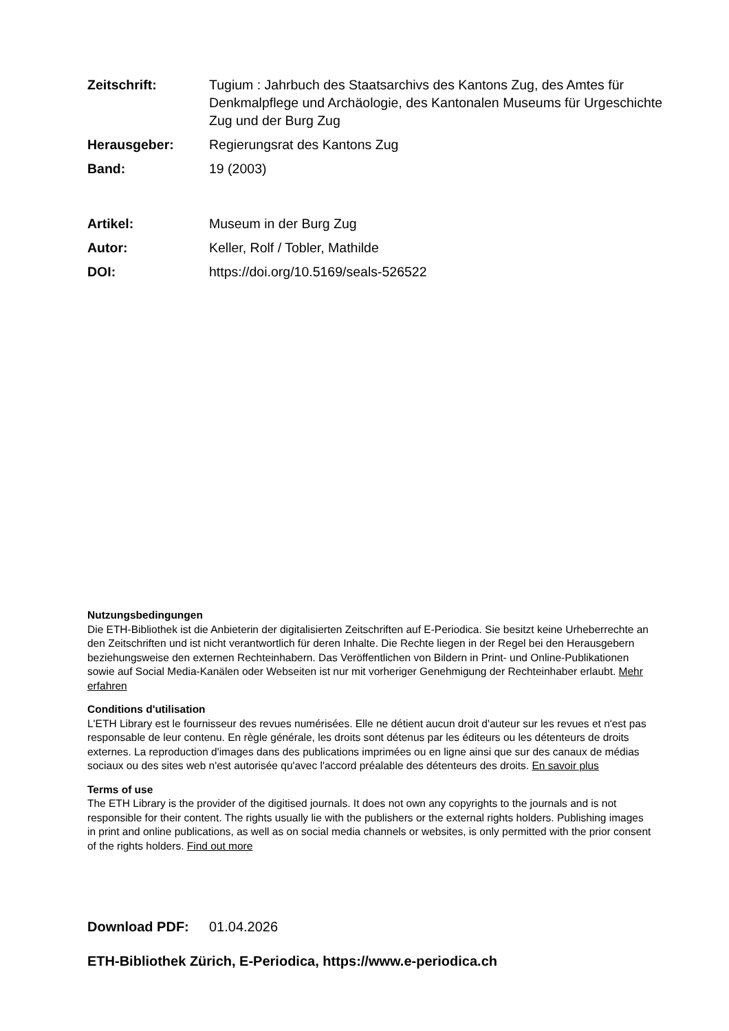Zeitschrift: Tugium : Jahrbuch des Staatsarchivs des Kantons Zug, des Amtes für Denkmalpflege und Archäologie, des Kantonalen Museums für Urgeschichte Zug und der Burg Zug
Herausgeber: Regierungsrat des Kantons Zug
Band: 19 (2003)
Artikel: Museum in der Burg Zug
Autor: Keller, Rolf / Tobler, Mathilde
DOI: https://doi.org/10.5169/seals-526522
Nutzungsbedingungen
Die ETH-Bibliothek ist die Anbieterin der digitalisierten Zeitschriften auf E-Periodica. Sie besitzt keine Urheberrechte an den Zeitschriften und ist nicht verantwortlich für deren Inhalte. Die Rechte liegen in der Regel bei den Herausgebern beziehungsweise den externen Rechteinhabern. Das Veröffentlichen von Bildern in Print- und Online-Publikationen sowie auf Social Media-Kanälen oder Webseiten ist nur mit vorheriger Genehmigung der Rechteinhaber erlaubt. Mehr erfahren
Conditions d'utilisation
L'ETH Library est le fournisseur des revues numérisées. Elle ne détient aucun droit d'auteur sur les revues et n'est pas responsable de leur contenu. En règle générale, les droits sont détenus par les éditeurs ou les détenteurs de droits externes. La reproduction d'images dans des publications imprimées ou en ligne ainsi que sur des canaux de médias sociaux ou des sites web n'est autorisée qu'avec l'accord préalable des détenteurs des droits. En savoir plus
Terms of use
The ETH Library is the provider of the digitised journals. It does not own any copyrights to the journals and is not responsible for their content. The rights usually lie with the publishers or the external rights holders. Publishing images in print and online publications, as well as on social media channels or websites, is only permitted with the prior consent of the rights holders. Find out more
Download PDF: 01.04.2026
ETH-Bibliothek Zürich, E-Periodica, https://www.e-periodica.ch